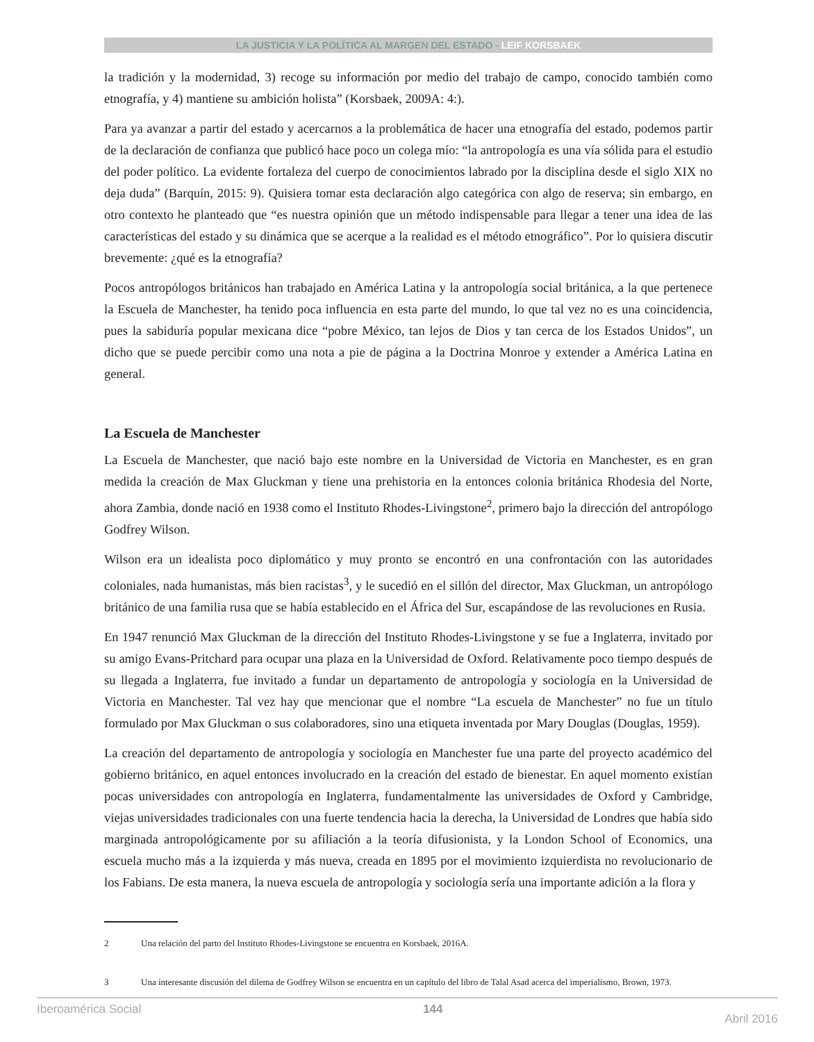LA JUSTICIA Y LA POLÍTICA AL MARGEN DEL ESTADO - LEIF KORSBAEK
la tradición y la modernidad, 3) recoge su información por medio del trabajo de campo, conocido también como etnografía, y 4) mantiene su ambición holista” (Korsbaek, 2009A: 4:).
Para ya avanzar a partir del estado y acercarnos a la problemática de hacer una etnografía del estado, podemos partir de la declaración de confianza que publicó hace poco un colega mío: “la antropología es una vía sólida para el estudio del poder político. La evidente fortaleza del cuerpo de conocimientos labrado por la disciplina desde el siglo XIX no deja duda” (Barquín, 2015: 9). Quisiera tomar esta declaración algo categórica con algo de reserva; sin embargo, en otro contexto he planteado que “es nuestra opinión que un método indispensable para llegar a tener una idea de las características del estado y su dinámica que se acerque a la realidad es el método etnográfico”. Por lo quisiera discutir brevemente: ¿qué es la etnografía?
Pocos antropólogos británicos han trabajado en América Latina y la antropología social británica, a la que pertenece la Escuela de Manchester, ha tenido poca influencia en esta parte del mundo, lo que tal vez no es una coincidencia, pues la sabiduría popular mexicana dice “pobre México, tan lejos de Dios y tan cerca de los Estados Unidos”, un dicho que se puede percibir como una nota a pie de página a la Doctrina Monroe y extender a América Latina en general.
La Escuela de Manchester
La Escuela de Manchester, que nació bajo este nombre en la Universidad de Victoria en Manchester, es en gran medida la creación de Max Gluckman y tiene una prehistoria en la entonces colonia británica Rhodesia del Norte, ahora Zambia, donde nació en 1938 como el Instituto Rhodes-Livingstone<sup>2</sup>, primero bajo la dirección del antropólogo Godfrey Wilson.
Wilson era un idealista poco diplomático y muy pronto se encontró en una confrontación con las autoridades coloniales, nada humanistas, más bien racistas<sup>3</sup>, y le sucedió en el sillón del director, Max Gluckman, un antropólogo británico de una familia rusa que se había establecido en el África del Sur, escapándose de las revoluciones en Rusia.
En 1947 renunció Max Gluckman de la dirección del Instituto Rhodes-Livingstone y se fue a Inglaterra, invitado por su amigo Evans-Pritchard para ocupar una plaza en la Universidad de Oxford. Relativamente poco tiempo después de su llegada a Inglaterra, fue invitado a fundar un departamento de antropología y sociología en la Universidad de Victoria en Manchester. Tal vez hay que mencionar que el nombre “La escuela de Manchester” no fue un título formulado por Max Gluckman o sus colaboradores, sino una etiqueta inventada por Mary Douglas (Douglas, 1959).
La creación del departamento de antropología y sociología en Manchester fue una parte del proyecto académico del gobierno británico, en aquel entonces involucrado en la creación del estado de bienestar. En aquel momento existían pocas universidades con antropología en Inglaterra, fundamentalmente las universidades de Oxford y Cambridge, viejas universidades tradicionales con una fuerte tendencia hacia la derecha, la Universidad de Londres que había sido marginada antropológicamente por su afiliación a la teoría difusionista, y la London School of Economics, una escuela mucho más a la izquierda y más nueva, creada en 1895 por el movimiento izquierdista no revolucionario de los Fabians. De esta manera, la nueva escuela de antropología y sociología sería una importante adición a la flora y
2 Una relación del parto del Instituto Rhodes-Livingstone se encuentra en Korsbaek, 2016A.
3 Una interesante discusión del dilema de Godfrey Wilson se encuentra en un capítulo del libro de Talal Asad acerca del imperialismo, Brown, 1973.
Iberoamérica Social 144 Abril 2016